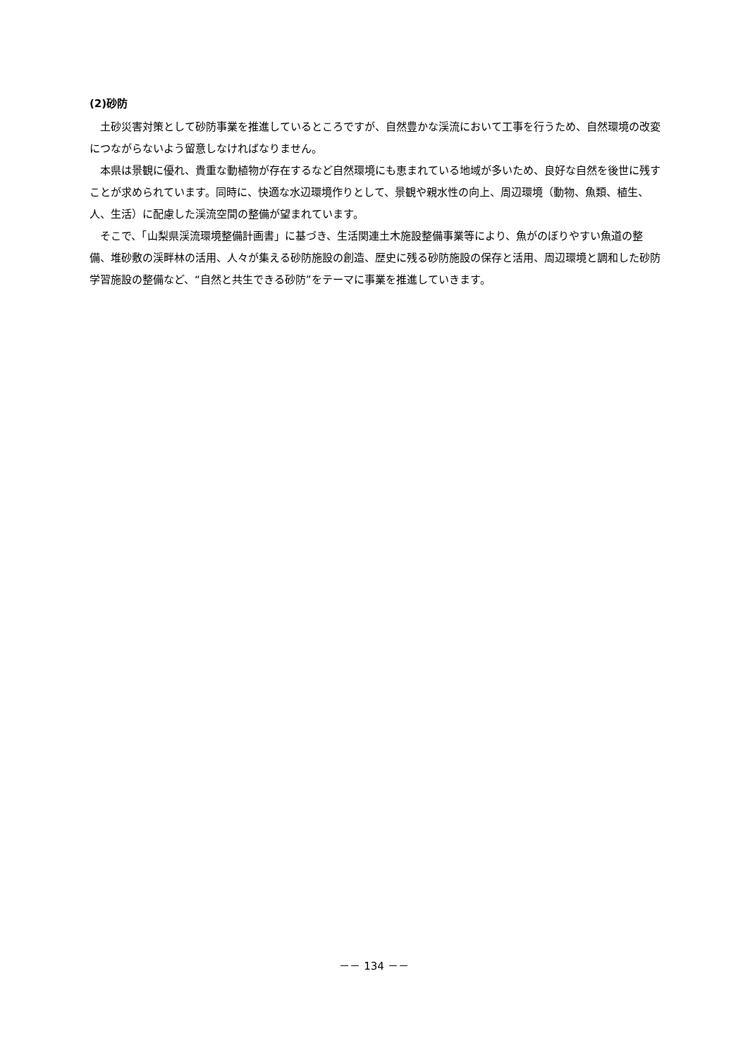(2)砂防
土砂災害対策として砂防事業を推進しているところですが、自然豊かな渓流において工事を行うため、自然環境の改変につながらないよう留意しなければなりません。
本県は景観に優れ、貴重な動植物が存在するなど自然環境にも恵まれている地域が多いため、良好な自然を後世に残すことが求められています。同時に、快適な水辺環境作りとして、景観や親水性の向上、周辺環境（動物、魚類、植生、人、生活）に配慮した渓流空間の整備が望まれています。
そこで、「山梨県渓流環境整備計画書」に基づき、生活関連土木施設整備事業等により、魚がのぼりやすい魚道の整備、堆砂敷の渓畔林の活用、人々が集える砂防施設の創造、歴史に残る砂防施設の保存と活用、周辺環境と調和した砂防学習施設の整備など、“自然と共生できる砂防”をテーマに事業を推進していきます。
－－ 134 －－